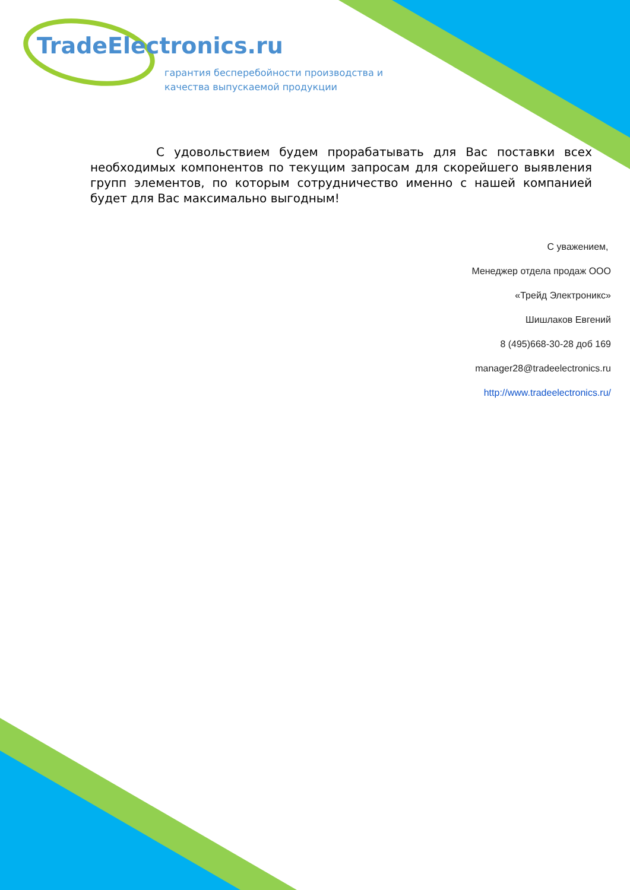TradeElectronics.ru
гарантия бесперебойности производства и
качества выпускаемой продукции
С удовольствием будем прорабатывать для Вас поставки всех необходимых компонентов по текущим запросам для скорейшего выявления групп элементов, по которым сотрудничество именно с нашей компанией будет для Вас максимально выгодным!
С уважением,
Менеджер отдела продаж ООО
«Трейд Электроникс»
Шишлаков Евгений
8 (495)668-30-28 доб 169
manager28@tradeelectronics.ru
http://www.tradeelectronics.ru/